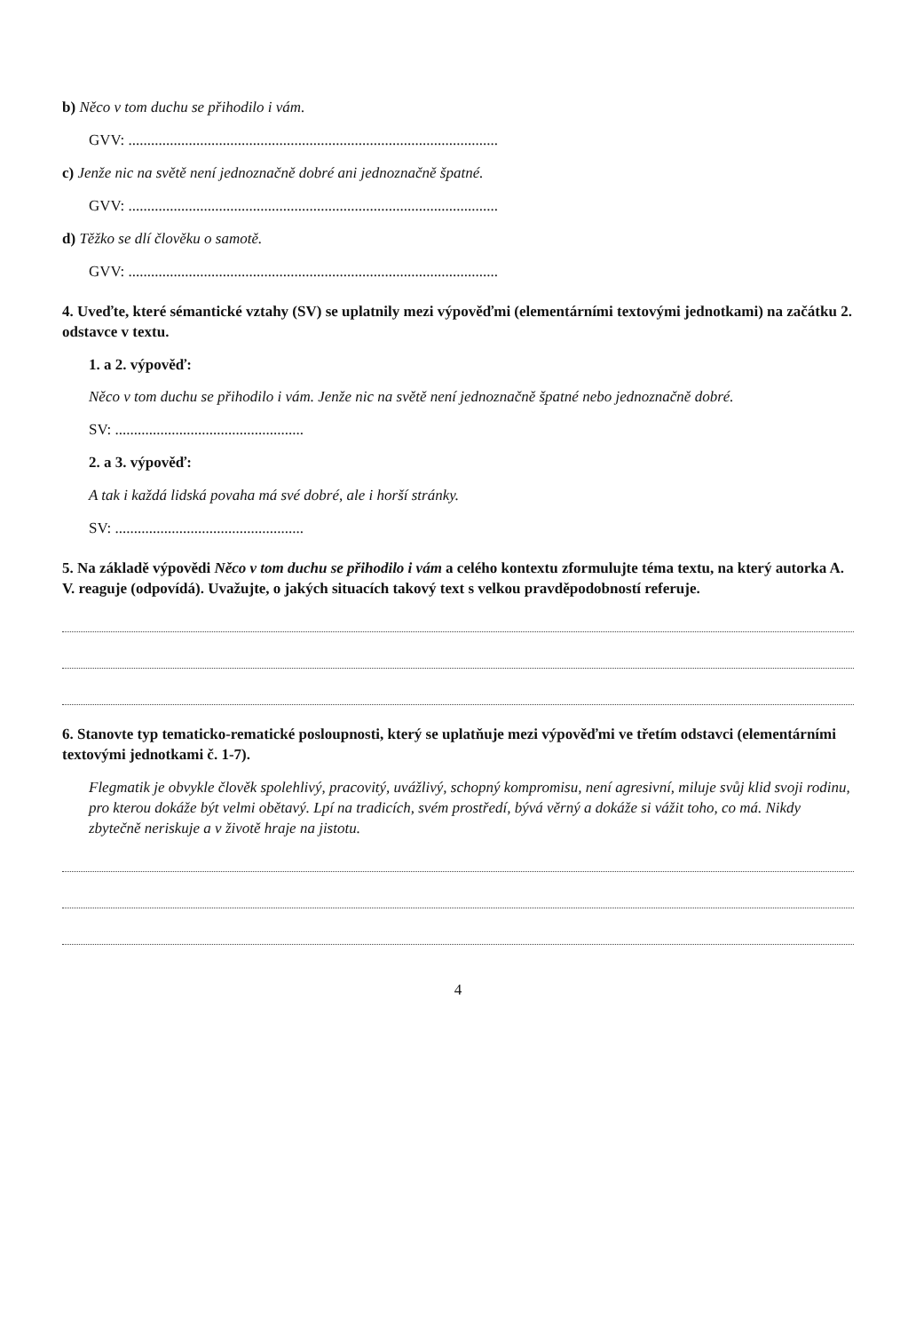b) Něco v tom duchu se přihodilo i vám.
GVV: ..................................................................................................
c) Jenže nic na světě není jednoznačně dobré ani jednoznačně špatné.
GVV: ..................................................................................................
d) Těžko se dlí člověku o samotě.
GVV: ..................................................................................................
4. Uveďte, které sémantické vztahy (SV) se uplatnily mezi výpověďmi (elementárními textovými jednotkami) na začátku 2. odstavce v textu.
1. a 2. výpověď:
Něco v tom duchu se přihodilo i vám. Jenže nic na světě není jednoznačně špatné nebo jednoznačně dobré.
SV: ..................................................
2. a 3. výpověď:
A tak i každá lidská povaha má své dobré, ale i horší stránky.
SV: ..................................................
5. Na základě výpovědi Něco v tom duchu se přihodilo i vám a celého kontextu zformulujte téma textu, na který autorka A. V. reaguje (odpovídá). Uvažujte, o jakých situacích takový text s velkou pravděpodobností referuje.
6. Stanovte typ tematicko-rematické posloupnosti, který se uplatňuje mezi výpověďmi ve třetím odstavci (elementárními textovými jednotkami č. 1-7).
Flegmatik je obvykle člověk spolehlivý, pracovitý, uvážlivý, schopný kompromisu, není agresivní, miluje svůj klid svoji rodinu, pro kterou dokáže být velmi obětavý. Lpí na tradicích, svém prostředí, bývá věrný a dokáže si vážit toho, co má. Nikdy zbytečně neriskuje a v životě hraje na jistotu.
4